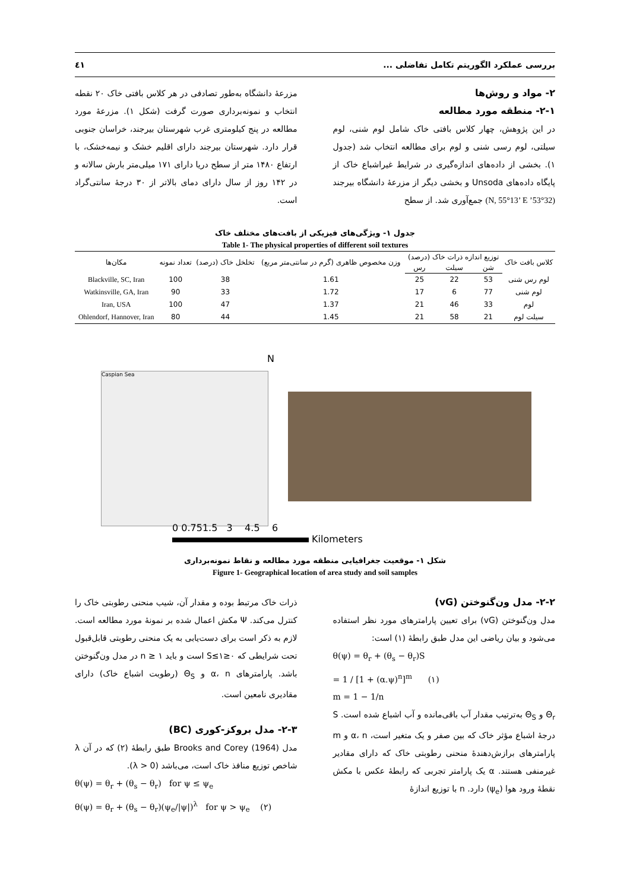بررسی عملکرد الگوریتم تکامل تفاضلی ... ٤١
۲- مواد و روش‌ها
۲-۱- منطقه مورد مطالعه
در این پژوهش، چهار کلاس بافتی خاک شامل لوم شنی، لوم سیلتی، لوم رسی شنی و لوم برای مطالعه انتخاب شد (جدول ۱). بخشی از داده‌های اندازه‌گیری در شرایط غیراشباع خاک از پایگاه داده‌های Unsoda و بخشی دیگر از مزرعهٔ دانشگاه بیرجند (32°53’ N, 55°13’ E) جمع‌آوری شد. از سطح
مزرعهٔ دانشگاه به‌طور تصادفی در هر کلاس بافتی خاک ۲۰ نقطه انتخاب و نمونه‌برداری صورت گرفت (شکل ۱). مزرعهٔ مورد مطالعه در پنج کیلومتری غرب شهرستان بیرجند، خراسان جنوبی قرار دارد. شهرستان بیرجند دارای اقلیم خشک و نیمه‌خشک، با ارتفاع ۱۴۸۰ متر از سطح دریا دارای ۱۷۱ میلی‌متر بارش سالانه و در ۱۴۲ روز از سال دارای دمای بالاتر از ۳۰ درجهٔ سانتی‌گراد است.
جدول ۱- ویژگی‌های فیزیکی از بافت‌های مختلف خاک
Table 1- The physical properties of different soil textures
| کلاس بافت خاک | توزیع اندازه ذرات خاک (درصد) | | | وزن مخصوص ظاهری (گرم در سانتی‌متر مربع) | تخلخل خاک (درصد) | تعداد نمونه | مکان‌ها |
| --- | --- | --- | --- | --- | --- | --- | --- |
| | شن | سیلت | رس | | | | |
| لوم رس شنی | 53 | 22 | 25 | 1.61 | 38 | 100 | Blackville, SC, Iran |
| لوم شنی | 77 | 6 | 17 | 1.72 | 33 | 90 | Watkinsville, GA, Iran |
| لوم | 33 | 46 | 21 | 1.37 | 47 | 100 | Iran, USA |
| سیلت لوم | 21 | 58 | 21 | 1.45 | 44 | 80 | Ohlendorf, Hannover, Iran |
Caspian Sea
N
0 0.751.5 3 4.5 6
Kilometers
شکل ۱- موقعیت جغرافیایی منطقه مورد مطالعه و نقاط نمونه‌برداری
Figure 1- Geographical location of area study and soil samples
۲-۲- مدل ون‌گنوختن (vG)
مدل ون‌گنوختن (vG) برای تعیین پارامترهای مورد نظر استفاده می‌شود و بیان ریاضی این مدل طبق رابطهٔ (۱) است:
θ(ψ) = θ<sub>r</sub> + (θ<sub>s</sub> − θ<sub>r</sub>)S
= 1 / [1 + (α.ψ)<sup>n</sup>]<sup>m</sup> (۱)
m = 1 − 1/n
Θ<sub>r</sub> و Θ<sub>S</sub> به‌ترتیب مقدار آب باقی‌مانده و آب اشباع شده است. S درجهٔ اشباع مؤثر خاک که بین صفر و یک متغیر است، α، n و m پارامترهای برازش‌دهندهٔ منحنی رطوبتی خاک که دارای مقادیر غیرمنفی هستند. α یک پارامتر تجربی که رابطهٔ عکس با مکش نقطهٔ ورود هوا (ψ<sub>e</sub>) دارد. n با توزیع اندازهٔ
ذرات خاک مرتبط بوده و مقدار آن، شیب منحنی رطوبتی خاک را کنترل می‌کند. Ψ مکش اعمال شده بر نمونهٔ مورد مطالعه است. لازم به ذکر است برای دست‌یابی به یک منحنی رطوبتی قابل‌قبول تحت شرایطی که ۰≤S≤۱ است و باید n ≥ ۱ در مدل ون‌گنوختن باشد. پارامترهای α، n و Θ<sub>S</sub> (رطوبت اشباع خاک) دارای مقادیری نامعین است.
۲-۳- مدل بروکز-کوری (BC)
مدل Brooks and Corey (1964) طبق رابطهٔ (۲) که در آن λ شاخص توزیع منافذ خاک است، می‌باشد (λ > 0).
θ(ψ) = θ<sub>r</sub> + (θ<sub>s</sub> − θ<sub>r</sub>) for ψ ≤ ψ<sub>e</sub>
θ(ψ) = θ<sub>r</sub> + (θ<sub>s</sub> − θ<sub>r</sub>)(ψ<sub>e</sub>/|ψ|)<sup>λ</sup> for ψ > ψ<sub>e</sub> (۲)